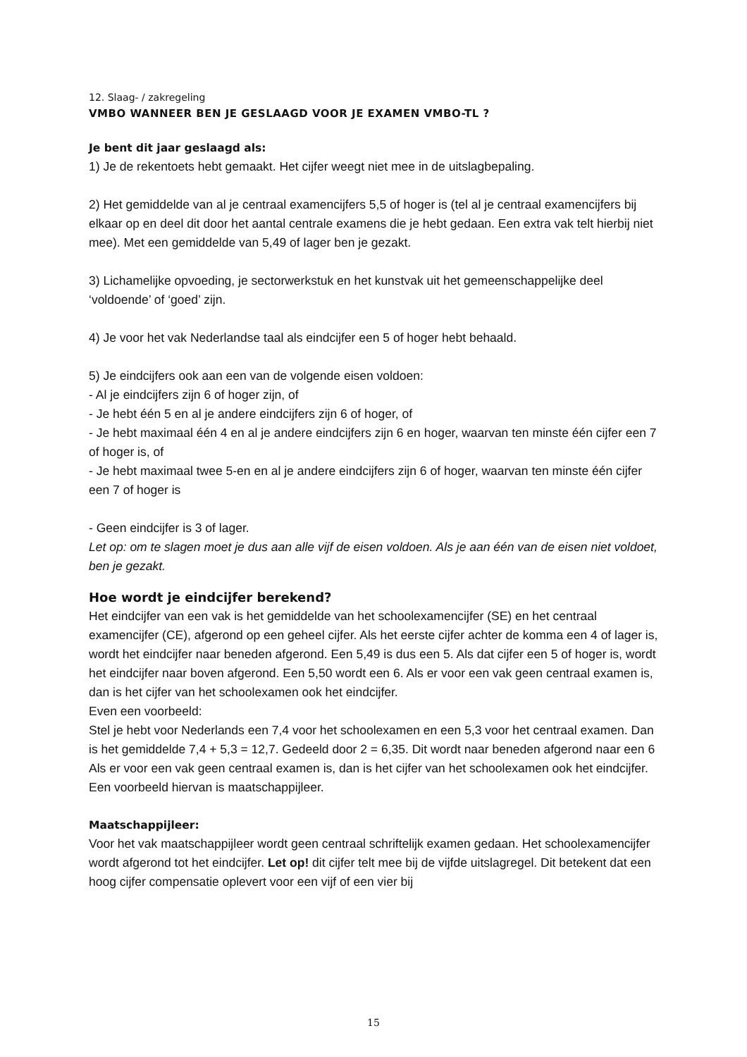12. Slaag- / zakregeling
VMBO WANNEER BEN JE GESLAAGD VOOR JE EXAMEN VMBO-TL ?
Je bent dit jaar geslaagd als:
1) Je de rekentoets hebt gemaakt. Het cijfer weegt niet mee in de uitslagbepaling.
2) Het gemiddelde van al je centraal examencijfers 5,5 of hoger is (tel al je centraal examencijfers bij elkaar op en deel dit door het aantal centrale examens die je hebt gedaan. Een extra vak telt hierbij niet mee). Met een gemiddelde van 5,49 of lager ben je gezakt.
3) Lichamelijke opvoeding, je sectorwerkstuk en het kunstvak uit het gemeenschappelijke deel ‘voldoende’ of ‘goed’ zijn.
4) Je voor het vak Nederlandse taal als eindcijfer een 5 of hoger hebt behaald.
5) Je eindcijfers ook aan een van de volgende eisen voldoen:
- Al je eindcijfers zijn 6 of hoger zijn, of
- Je hebt één 5 en al je andere eindcijfers zijn 6 of hoger, of
- Je hebt maximaal één 4 en al je andere eindcijfers zijn 6 en hoger, waarvan ten minste één cijfer een 7 of hoger is, of
- Je hebt maximaal twee 5-en en al je andere eindcijfers zijn 6 of hoger, waarvan ten minste één cijfer een 7 of hoger is
- Geen eindcijfer is 3 of lager.
Let op: om te slagen moet je dus aan alle vijf de eisen voldoen. Als je aan één van de eisen niet voldoet, ben je gezakt.
Hoe wordt je eindcijfer berekend?
Het eindcijfer van een vak is het gemiddelde van het schoolexamencijfer (SE) en het centraal examencijfer (CE), afgerond op een geheel cijfer. Als het eerste cijfer achter de komma een 4 of lager is, wordt het eindcijfer naar beneden afgerond. Een 5,49 is dus een 5. Als dat cijfer een 5 of hoger is, wordt het eindcijfer naar boven afgerond. Een 5,50 wordt een 6. Als er voor een vak geen centraal examen is, dan is het cijfer van het schoolexamen ook het eindcijfer.
Even een voorbeeld:
Stel je hebt voor Nederlands een 7,4 voor het schoolexamen en een 5,3 voor het centraal examen. Dan is het gemiddelde 7,4 + 5,3 = 12,7. Gedeeld door 2 = 6,35. Dit wordt naar beneden afgerond naar een 6
Als er voor een vak geen centraal examen is, dan is het cijfer van het schoolexamen ook het eindcijfer. Een voorbeeld hiervan is maatschappijleer.
Maatschappijleer:
Voor het vak maatschappijleer wordt geen centraal schriftelijk examen gedaan. Het schoolexamencijfer wordt afgerond tot het eindcijfer. Let op! dit cijfer telt mee bij de vijfde uitslagregel. Dit betekent dat een hoog cijfer compensatie oplevert voor een vijf of een vier bij
15